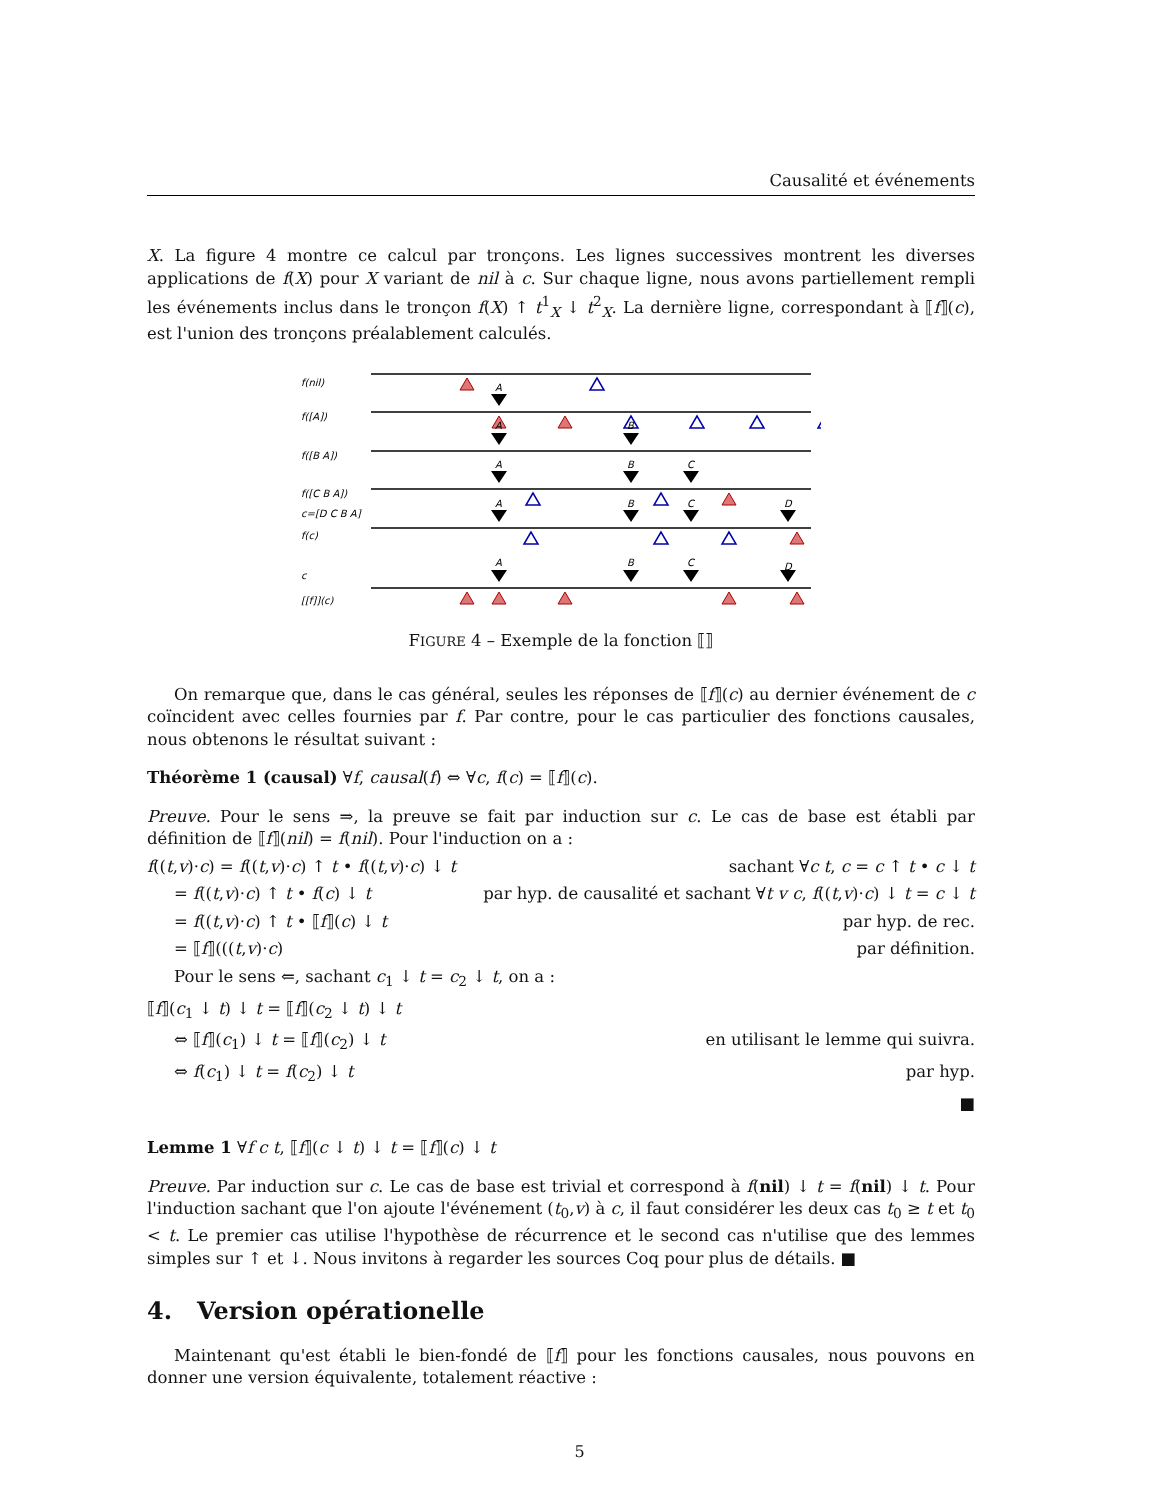Causalité et événements
X. La figure 4 montre ce calcul par tronçons. Les lignes successives montrent les diverses applications de f(X) pour X variant de nil à c. Sur chaque ligne, nous avons partiellement rempli les événements inclus dans le tronçon f(X) ↑ t<sup>1</sup><sub>X</sub> ↓ t<sup>2</sup><sub>X</sub>. La dernière ligne, correspondant à ⟦f⟧(c), est l'union des tronçons préalablement calculés.
f(nil)
f([A])
f([B A])
f([C B A])
c=[D C B A]
f(c)
c
[[f]](c)
A
A
B
A
B
C
A
B
C
D
A
B
C
D
FIGURE 4 – Exemple de la fonction ⟦⟧
On remarque que, dans le cas général, seules les réponses de ⟦f⟧(c) au dernier événement de c coïncident avec celles fournies par f. Par contre, pour le cas particulier des fonctions causales, nous obtenons le résultat suivant :
Théorème 1 (causal) ∀f, causal(f) ⇔ ∀c, f(c) = ⟦f⟧(c).
Preuve. Pour le sens ⇒, la preuve se fait par induction sur c. Le cas de base est établi par définition de ⟦f⟧(nil) = f(nil). Pour l'induction on a :
f((t,v)·c) = f((t,v)·c) ↑ t • f((t,v)·c) ↓ t sachant ∀c t, c = c ↑ t • c ↓ t
= f((t,v)·c) ↑ t • f(c) ↓ t par hyp. de causalité et sachant ∀t v c, f((t,v)·c) ↓ t = c ↓ t
= f((t,v)·c) ↑ t • ⟦f⟧(c) ↓ t par hyp. de rec.
= ⟦f⟧(((t,v)·c) par définition.
Pour le sens ⇐, sachant c<sub>1</sub> ↓ t = c<sub>2</sub> ↓ t, on a :
⟦f⟧(c<sub>1</sub> ↓ t) ↓ t = ⟦f⟧(c<sub>2</sub> ↓ t) ↓ t
⇔ ⟦f⟧(c<sub>1</sub>) ↓ t = ⟦f⟧(c<sub>2</sub>) ↓ t en utilisant le lemme qui suivra.
⇔ f(c<sub>1</sub>) ↓ t = f(c<sub>2</sub>) ↓ t par hyp.
■
Lemme 1 ∀f c t, ⟦f⟧(c ↓ t) ↓ t = ⟦f⟧(c) ↓ t
Preuve. Par induction sur c. Le cas de base est trivial et correspond à f(nil) ↓ t = f(nil) ↓ t. Pour l'induction sachant que l'on ajoute l'événement (t<sub>0</sub>,v) à c, il faut considérer les deux cas t<sub>0</sub> ≥ t et t<sub>0</sub> < t. Le premier cas utilise l'hypothèse de récurrence et le second cas n'utilise que des lemmes simples sur ↑ et ↓. Nous invitons à regarder les sources Coq pour plus de détails. ■
4. Version opérationelle
Maintenant qu'est établi le bien-fondé de ⟦f⟧ pour les fonctions causales, nous pouvons en donner une version équivalente, totalement réactive :
5